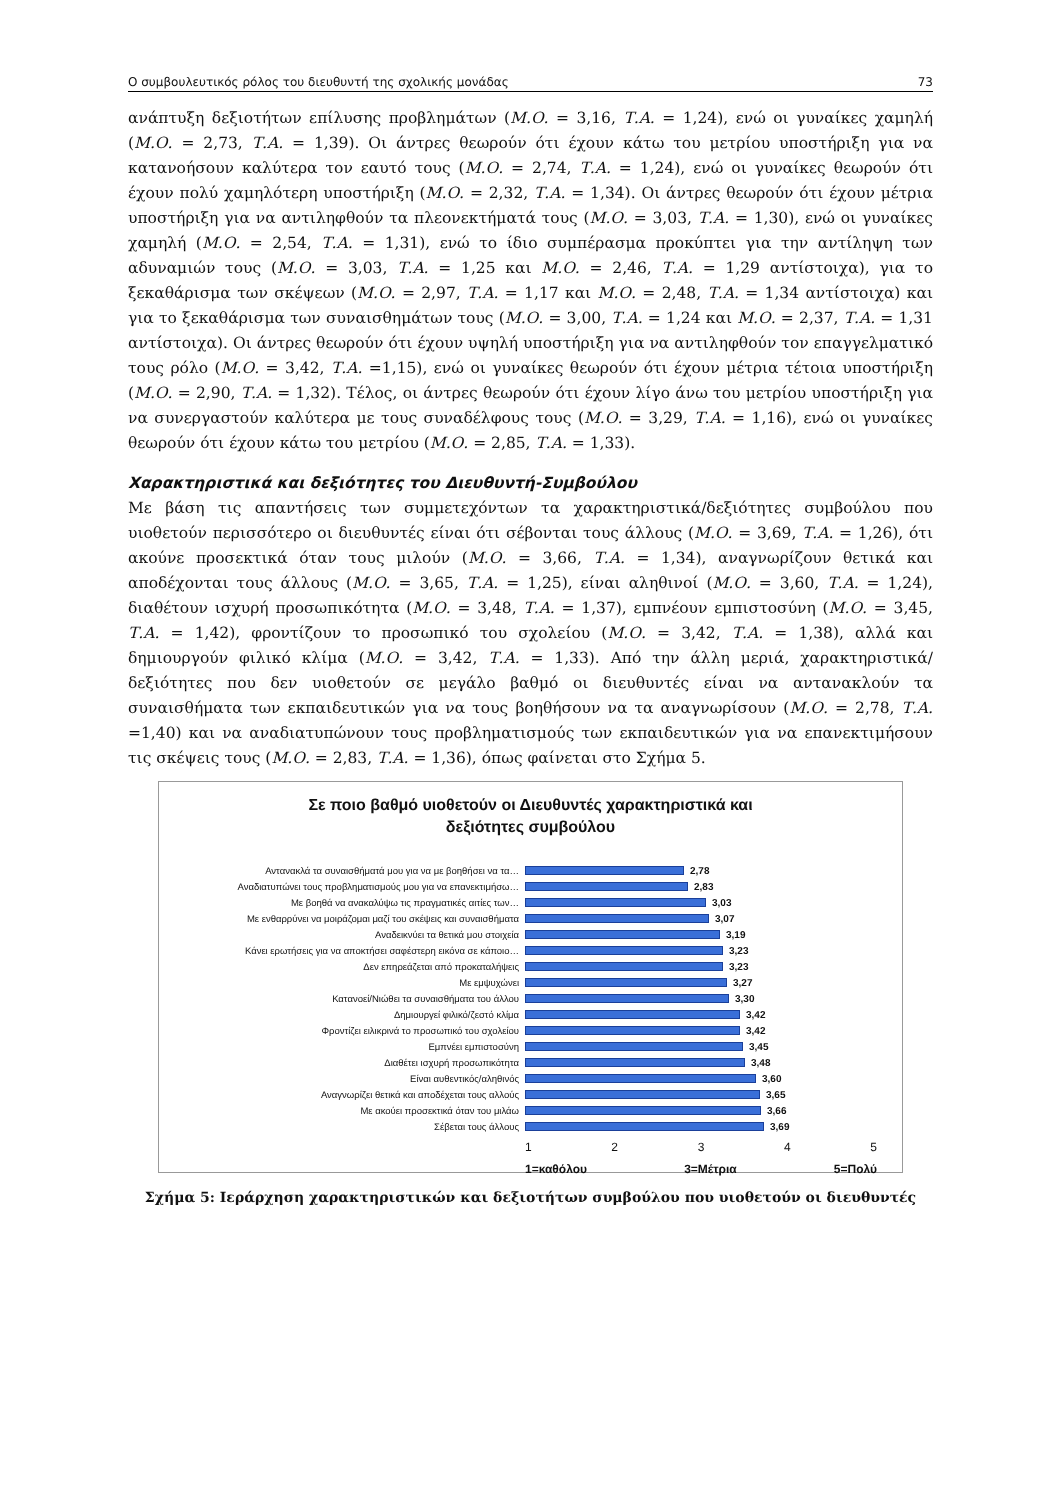Ο συμβουλευτικός ρόλος του διευθυντή της σχολικής μονάδας 73
ανάπτυξη δεξιοτήτων επίλυσης προβλημάτων (Μ.Ο. = 3,16, Τ.Α. = 1,24), ενώ οι γυναίκες χαμηλή (Μ.Ο. = 2,73, Τ.Α. = 1,39). Οι άντρες θεωρούν ότι έχουν κάτω του μετρίου υποστήριξη για να κατανοήσουν καλύτερα τον εαυτό τους (Μ.Ο. = 2,74, Τ.Α. = 1,24), ενώ οι γυναίκες θεωρούν ότι έχουν πολύ χαμηλότερη υποστήριξη (Μ.Ο. = 2,32, Τ.Α. = 1,34). Οι άντρες θεωρούν ότι έχουν μέτρια υποστήριξη για να αντιληφθούν τα πλεονεκτήματά τους (Μ.Ο. = 3,03, Τ.Α. = 1,30), ενώ οι γυναίκες χαμηλή (Μ.Ο. = 2,54, Τ.Α. = 1,31), ενώ το ίδιο συμπέρασμα προκύπτει για την αντίληψη των αδυναμιών τους (Μ.Ο. = 3,03, Τ.Α. = 1,25 και Μ.Ο. = 2,46, Τ.Α. = 1,29 αντίστοιχα), για το ξεκαθάρισμα των σκέψεων (Μ.Ο. = 2,97, Τ.Α. = 1,17 και Μ.Ο. = 2,48, Τ.Α. = 1,34 αντίστοιχα) και για το ξεκαθάρισμα των συναισθημάτων τους (Μ.Ο. = 3,00, Τ.Α. = 1,24 και Μ.Ο. = 2,37, Τ.Α. = 1,31 αντίστοιχα). Οι άντρες θεωρούν ότι έχουν υψηλή υποστήριξη για να αντιληφθούν τον επαγγελματικό τους ρόλο (Μ.Ο. = 3,42, Τ.Α. =1,15), ενώ οι γυναίκες θεωρούν ότι έχουν μέτρια τέτοια υποστήριξη (Μ.Ο. = 2,90, Τ.Α. = 1,32). Τέλος, οι άντρες θεωρούν ότι έχουν λίγο άνω του μετρίου υποστήριξη για να συνεργαστούν καλύτερα με τους συναδέλφους τους (Μ.Ο. = 3,29, Τ.Α. = 1,16), ενώ οι γυναίκες θεωρούν ότι έχουν κάτω του μετρίου (Μ.Ο. = 2,85, Τ.Α. = 1,33).
Χαρακτηριστικά και δεξιότητες του Διευθυντή-Συμβούλου
Με βάση τις απαντήσεις των συμμετεχόντων τα χαρακτηριστικά/δεξιότητες συμβούλου που υιοθετούν περισσότερο οι διευθυντές είναι ότι σέβονται τους άλλους (Μ.Ο. = 3,69, Τ.Α. = 1,26), ότι ακούνε προσεκτικά όταν τους μιλούν (Μ.Ο. = 3,66, Τ.Α. = 1,34), αναγνωρίζουν θετικά και αποδέχονται τους άλλους (Μ.Ο. = 3,65, Τ.Α. = 1,25), είναι αληθινοί (Μ.Ο. = 3,60, Τ.Α. = 1,24), διαθέτουν ισχυρή προσωπικότητα (Μ.Ο. = 3,48, Τ.Α. = 1,37), εμπνέουν εμπιστοσύνη (Μ.Ο. = 3,45, Τ.Α. = 1,42), φροντίζουν το προσωπικό του σχολείου (Μ.Ο. = 3,42, Τ.Α. = 1,38), αλλά και δημιουργούν φιλικό κλίμα (Μ.Ο. = 3,42, Τ.Α. = 1,33). Από την άλλη μεριά, χαρακτηριστικά/δεξιότητες που δεν υιοθετούν σε μεγάλο βαθμό οι διευθυντές είναι να αντανακλούν τα συναισθήματα των εκπαιδευτικών για να τους βοηθήσουν να τα αναγνωρίσουν (Μ.Ο. = 2,78, Τ.Α. =1,40) και να αναδιατυπώνουν τους προβληματισμούς των εκπαιδευτικών για να επανεκτιμήσουν τις σκέψεις τους (Μ.Ο. = 2,83, Τ.Α. = 1,36), όπως φαίνεται στο Σχήμα 5.
Σε ποιο βαθμό υιοθετούν οι Διευθυντές χαρακτηριστικά και
δεξιότητες συμβούλου
Αντανακλά τα συναισθήματά μου για να με βοηθήσει να τα… 2,78
Αναδιατυπώνει τους προβληματισμούς μου για να επανεκτιμήσω… 2,83
Με βοηθά να ανακαλύψω τις πραγματικές αιτίες των… 3,03
Με ενθαρρύνει να μοιράζομαι μαζί του σκέψεις και συναισθήματα 3,07
Αναδεικνύει τα θετικά μου στοιχεία 3,19
Κάνει ερωτήσεις για να αποκτήσει σαφέστερη εικόνα σε κάποιο… 3,23
Δεν επηρεάζεται από προκαταλήψεις 3,23
Με εμψυχώνει 3,27
Κατανοεί/Νιώθει τα συναισθήματα του άλλου 3,30
Δημιουργεί φιλικό/ζεστό κλίμα 3,42
Φροντίζει ειλικρινά το προσωπικό του σχολείου 3,42
Εμπνέει εμπιστοσύνη 3,45
Διαθέτει ισχυρή προσωπικότητα 3,48
Είναι αυθεντικός/αληθινός 3,60
Αναγνωρίζει θετικά και αποδέχεται τους αλλούς 3,65
Με ακούει προσεκτικά όταν του μιλάω 3,66
Σέβεται τους άλλους 3,69
1 2 3 4 5
1=καθόλου 3=Μέτρια 5=Πολύ
Σχήμα 5: Ιεράρχηση χαρακτηριστικών και δεξιοτήτων συμβούλου που υιοθετούν οι διευθυντές